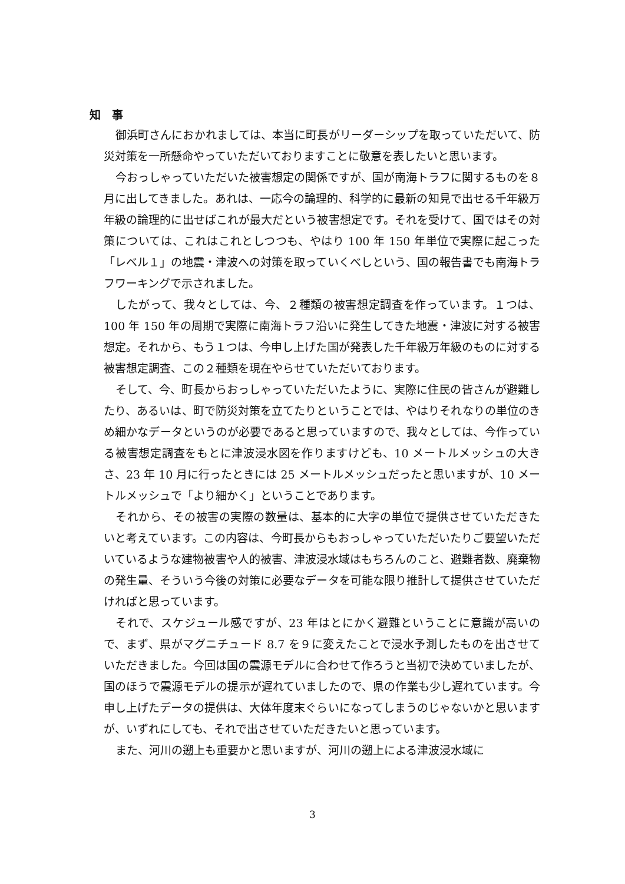知　事
御浜町さんにおかれましては、本当に町長がリーダーシップを取っていただいて、防災対策を一所懸命やっていただいておりますことに敬意を表したいと思います。
今おっしゃっていただいた被害想定の関係ですが、国が南海トラフに関するものを８月に出してきました。あれは、一応今の論理的、科学的に最新の知見で出せる千年級万年級の論理的に出せばこれが最大だという被害想定です。それを受けて、国ではその対策については、これはこれとしつつも、やはり 100 年 150 年単位で実際に起こった「レベル１」の地震・津波への対策を取っていくべしという、国の報告書でも南海トラフワーキングで示されました。
したがって、我々としては、今、２種類の被害想定調査を作っています。１つは、100 年 150 年の周期で実際に南海トラフ沿いに発生してきた地震・津波に対する被害想定。それから、もう１つは、今申し上げた国が発表した千年級万年級のものに対する被害想定調査、この２種類を現在やらせていただいております。
そして、今、町長からおっしゃっていただいたように、実際に住民の皆さんが避難したり、あるいは、町で防災対策を立てたりということでは、やはりそれなりの単位のきめ細かなデータというのが必要であると思っていますので、我々としては、今作っている被害想定調査をもとに津波浸水図を作りますけども、10 メートルメッシュの大きさ、23 年 10 月に行ったときには 25 メートルメッシュだったと思いますが、10 メートルメッシュで「より細かく」ということであります。
それから、その被害の実際の数量は、基本的に大字の単位で提供させていただきたいと考えています。この内容は、今町長からもおっしゃっていただいたりご要望いただいているような建物被害や人的被害、津波浸水域はもちろんのこと、避難者数、廃棄物の発生量、そういう今後の対策に必要なデータを可能な限り推計して提供させていただければと思っています。
それで、スケジュール感ですが、23 年はとにかく避難ということに意識が高いので、まず、県がマグニチュード 8.7 を９に変えたことで浸水予測したものを出させていただきました。今回は国の震源モデルに合わせて作ろうと当初で決めていましたが、国のほうで震源モデルの提示が遅れていましたので、県の作業も少し遅れています。今申し上げたデータの提供は、大体年度末ぐらいになってしまうのじゃないかと思いますが、いずれにしても、それで出させていただきたいと思っています。
また、河川の遡上も重要かと思いますが、河川の遡上による津波浸水域に
3